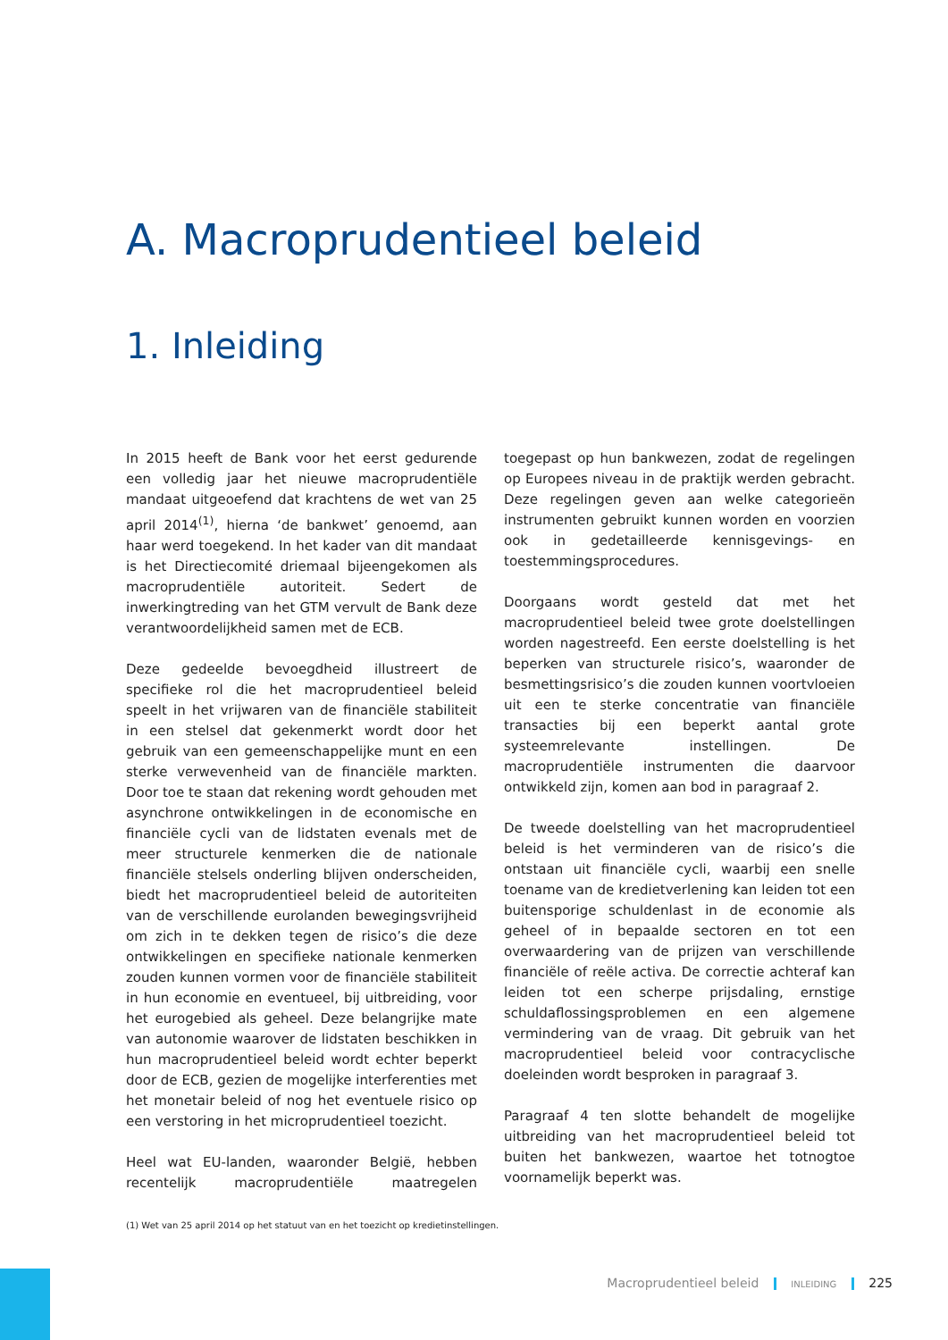A. Macroprudentieel beleid
1. Inleiding
In 2015 heeft de Bank voor het eerst gedurende een volledig jaar het nieuwe macroprudentiële mandaat uitgeoefend dat krachtens de wet van 25 april 2014<sup>(1)</sup>, hierna ‘de bankwet’ genoemd, aan haar werd toegekend. In het kader van dit mandaat is het Directiecomité driemaal bijeengekomen als macroprudentiële autoriteit. Sedert de inwerkingtreding van het GTM vervult de Bank deze verantwoordelijkheid samen met de ECB.
Deze gedeelde bevoegdheid illustreert de specifieke rol die het macroprudentieel beleid speelt in het vrijwaren van de financiële stabiliteit in een stelsel dat gekenmerkt wordt door het gebruik van een gemeenschappelijke munt en een sterke verwevenheid van de financiële markten. Door toe te staan dat rekening wordt gehouden met asynchrone ontwikkelingen in de economische en financiële cycli van de lidstaten evenals met de meer structurele kenmerken die de nationale financiële stelsels onderling blijven onderscheiden, biedt het macroprudentieel beleid de autoriteiten van de verschillende eurolanden bewegingsvrijheid om zich in te dekken tegen de risico’s die deze ontwikkelingen en specifieke nationale kenmerken zouden kunnen vormen voor de financiële stabiliteit in hun economie en eventueel, bij uitbreiding, voor het eurogebied als geheel. Deze belangrijke mate van autonomie waarover de lidstaten beschikken in hun macroprudentieel beleid wordt echter beperkt door de ECB, gezien de mogelijke interferenties met het monetair beleid of nog het eventuele risico op een verstoring in het microprudentieel toezicht.
Heel wat EU-landen, waaronder België, hebben recentelijk macroprudentiële maatregelen toegepast op hun bankwezen, zodat de regelingen op Europees niveau in de praktijk werden gebracht. Deze regelingen geven aan welke categorieën instrumenten gebruikt kunnen worden en voorzien ook in gedetailleerde kennisgevings- en toestemmingsprocedures.
Doorgaans wordt gesteld dat met het macroprudentieel beleid twee grote doelstellingen worden nagestreefd. Een eerste doelstelling is het beperken van structurele risico’s, waaronder de besmettingsrisico’s die zouden kunnen voortvloeien uit een te sterke concentratie van financiële transacties bij een beperkt aantal grote systeemrelevante instellingen. De macroprudentiële instrumenten die daarvoor ontwikkeld zijn, komen aan bod in paragraaf 2.
De tweede doelstelling van het macroprudentieel beleid is het verminderen van de risico’s die ontstaan uit financiële cycli, waarbij een snelle toename van de kredietverlening kan leiden tot een buitensporige schuldenlast in de economie als geheel of in bepaalde sectoren en tot een overwaardering van de prijzen van verschillende financiële of reële activa. De correctie achteraf kan leiden tot een scherpe prijsdaling, ernstige schuldaflossingsproblemen en een algemene vermindering van de vraag. Dit gebruik van het macroprudentieel beleid voor contracyclische doeleinden wordt besproken in paragraaf 3.
Paragraaf 4 ten slotte behandelt de mogelijke uitbreiding van het macroprudentieel beleid tot buiten het bankwezen, waartoe het totnogtoe voornamelijk beperkt was.
(1) Wet van 25 april 2014 op het statuut van en het toezicht op kredietinstellingen.
Macroprudentieel beleid INLEIDING 225